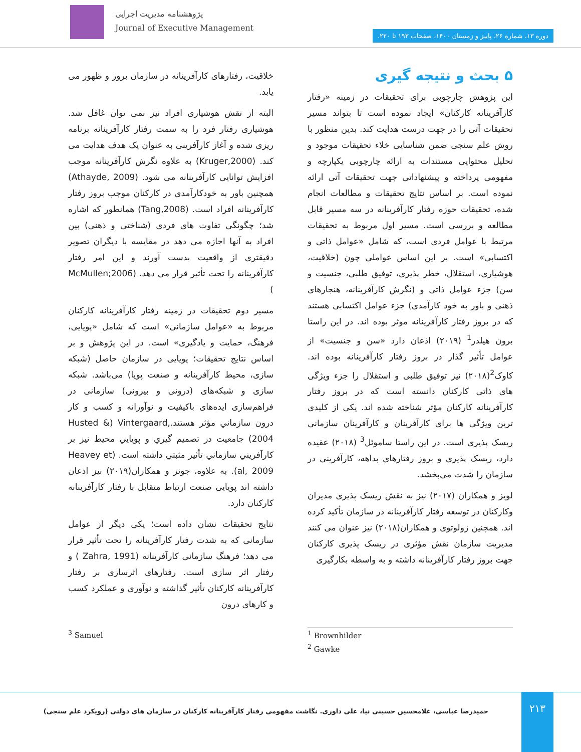پژوهشنامه مدیریت اجرایی
Journal of Executive Management
دوره ۱۳، شماره ۲۶، پاییز و زمستان ۱۴۰۰، صفحات ۱۹۳ تا ۲۲۰.
۵ بحث و نتیجه گیری
این پژوهش چارچوبی برای تحقیقات در زمینه «رفتار کارآفرینانه کارکنان» ایجاد نموده است تا بتواند مسیر تحقیقات آتی را در جهت درست هدایت کند. بدین منظور با روش علم سنجی ضمن شناسایی خلاء تحقیقات موجود و تحلیل محتوایی مستندات به ارائه چارچوبی یکپارچه و مفهومی پرداخته و پیشنهاداتی جهت تحقیقات آتی ارائه نموده است. بر اساس نتایج تحقیقات و مطالعات انجام شده، تحقیقات حوزه رفتار کارآفرینانه در سه مسیر قابل مطالعه و بررسی است. مسیر اول مربوط به تحقیقات مرتبط با عوامل فردی است، که شامل «عوامل ذاتی و اکتسابی» است. بر این اساس عواملی چون (خلاقیت، هوشیاری، استقلال، خطر پذیری، توفیق طلبی، جنسیت و سن) جزء عوامل ذاتی و (نگرش کارآفرینانه، هنجارهای ذهنی و باور به خود کارآمدی) جزء عوامل اکتسابی هستند که در بروز رفتار کارآفرینانه موثر بوده اند. در این راستا برون هیلدر<sup>1</sup> (۲۰۱۹) اذعان دارد «سن و جنسیت» از عوامل تأثیر گذار در بروز رفتار کارآفرینانه بوده اند. کاوک<sup>2</sup>(۲۰۱۸) نیز توفیق طلبی و استقلال را جزء ویژگی های ذاتی کارکنان دانسته است که در بروز رفتار کارآفرینانه کارکنان مؤثر شناخته شده اند. یکی از کلیدی ترین ویژگی ها برای کارآفرینان و کارآفرینان سازمانی ریسک پذیری است. در این راستا ساموئل<sup>3</sup> (۲۰۱۸) عقیده دارد، ریسک پذیری و بروز رفتارهای بداهه، کارآفرینی در سازمان را شدت می‌بخشد.
لویز و همکاران (۲۰۱۷) نیز به نقش ریسک پذیری مدیران وکارکنان در توسعه رفتار کارآفرینانه در سازمان تأکید کرده اند. همچنین زولوتوی و همکاران(۲۰۱۸) نیز عنوان می کنند مدیریت سازمان نقش مؤثری در ریسک پذیری کارکنان جهت بروز رفتار کارآفرینانه داشته و به واسطه بکارگیری
خلاقیت، رفتارهای کارآفرینانه در سازمان بروز و ظهور می یابد.
البته از نقش هوشیاری افراد نیز نمی توان غافل شد. هوشیاری رفتار فرد را به سمت رفتار کارآفرینانه برنامه ریزی شده و آغاز کارآفرینی به عنوان یک هدف هدایت می کند. (Kruger,2000) به علاوه نگرش کارآفرینانه موجب افزایش توانایی کارآفرینانه می شود. (Athayde, 2009) همچنین باور به خودکارآمدی در کارکنان موجب بروز رفتار کارآفرینانه افراد است. (Tang,2008) همانطور که اشاره شد؛ چگونگی تفاوت های فردی (شناختی و ذهنی) بین افراد به آنها اجازه می دهد در مقایسه با دیگران تصویر دقیقتری از واقعیت بدست آورند و این امر رفتار کارآفرینانه را تحت تأثیر قرار می دهد. (McMullen;2006 )
مسیر دوم تحقیقات در زمینه رفتار کارآفرینانه کارکنان مربوط به «عوامل سازمانی» است که شامل «پویایی، فرهنگ، حمایت و یادگیری» است. در این پژوهش و بر اساس نتایج تحقیقات؛ پویایی در سازمان حاصل (شبکه سازی، محیط کارآفرینانه و صنعت پویا) می‌باشد. شبکه سازی و شبکه‌های (درونی و بیرونی) سازمانی در فراهم‌سازی ایده‌های باکیفیت و نوآورانه و کسب و کار درون سازماني مؤثر هستند.Husted &) Vintergaard, 2004) جامعیت در تصمیم گیري و پویایي محیط نیز بر كارآفریني سازماني تأثیر مثبتي داشته است. (Heavey et al, 2009). به علاوه، جونز و همکاران(۲۰۱۹) نیز اذعان داشته اند پویایی صنعت ارتباط متقابل با رفتار کارآفرینانه کارکنان دارد.
نتایج تحقیقات نشان داده است؛ یکی دیگر از عوامل سازمانی که به شدت رفتار کارآفرینانه را تحت تأثیر قرار می دهد؛ فرهنگ سازمانی کارآفرینانه (Zahra, 1991 ) و رفتار اثر سازی است. رفتارهای اثرسازی بر رفتار کارآفرینانه کارکنان تأثیر گذاشته و نوآوری و عملکرد کسب و کارهای درون
<sup>1</sup> Brownhilder
<sup>2</sup> Gawke
<sup>3</sup> Samuel
۲۱۳
حمیدرضا عباسی، غلامحسین حسینی نیا، علی داوری. نگاشت مفهومی رفتار کارآفرینانه کارکنان در سازمان های دولتی (رویکرد علم سنجی)